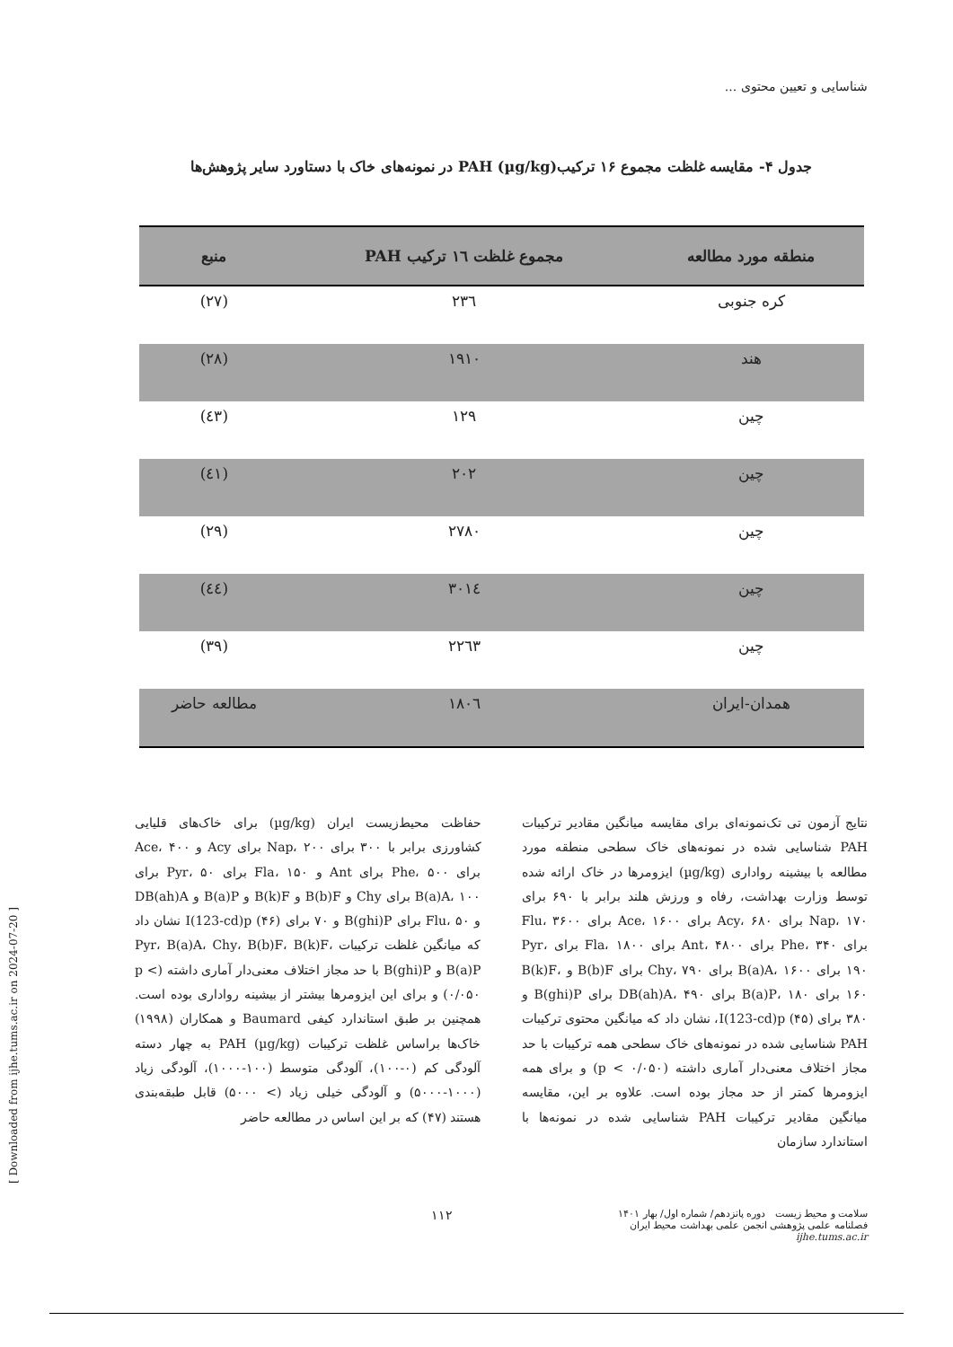شناسایی و تعیین محتوی ...
جدول ۴- مقایسه غلظت مجموع ۱۶ ترکیب(µg/kg) PAH در نمونه‌های خاک با دستاورد سایر پژوهش‌ها
| منطقه مورد مطالعه | مجموع غلظت ١٦ ترکیب PAH | منبع |
| --- | --- | --- |
| کره جنوبی | ٢٣٦ | (٢٧) |
| هند | ١٩١٠ | (٢٨) |
| چین | ١٢٩ | (٤٣) |
| چین | ٢٠٢ | (٤١) |
| چین | ٢٧٨٠ | (٢٩) |
| چین | ٣٠١٤ | (٤٤) |
| چین | ٢٢٦٣ | (٣٩) |
| همدان-ایران | ١٨٠٦ | مطالعه حاضر |
نتایج آزمون تی تک‌نمونه‌ای برای مقایسه میانگین مقادیر ترکیبات PAH شناسایی شده در نمونه‌های خاک سطحی منطقه مورد مطالعه با بیشینه رواداری (µg/kg) ایزومرها در خاک ارائه شده توسط وزارت بهداشت، رفاه و ورزش هلند برابر با ۶۹۰ برای Nap، ۱۷۰ برای Acy، ۶۸۰ برای Ace، ۱۶۰۰ برای Flu، ۳۶۰۰ برای Phe، ۳۴۰ برای Ant، ۴۸۰۰ برای Fla، ۱۸۰۰ برای Pyr، ۱۹۰ برای B(a)A، ۱۶۰۰ برای Chy، ۷۹۰ برای B(b)F و B(k)F، ۱۶۰ برای B(a)P، ۱۸۰ برای DB(ah)A، ۴۹۰ برای B(ghi)P و ۳۸۰ برای I(123-cd)p (۴۵)، نشان داد که میانگین محتوی ترکیبات PAH شناسایی شده در نمونه‌های خاک سطحی همه ترکیبات با حد مجاز اختلاف معنی‌دار آماری داشته (p < ۰/۰۵۰) و برای همه ایزومرها کمتر از حد مجاز بوده است. علاوه بر این، مقایسه میانگین مقادیر ترکیبات PAH شناسایی شده در نمونه‌ها با استاندارد سازمان
حفاظت محیط‌زیست ایران (µg/kg) برای خاک‌های قلیایی کشاورزی برابر با ۳۰۰ برای Nap، ۲۰۰ برای Acy و Ace، ۴۰۰ برای Phe، ۵۰۰ برای Ant و Fla، ۱۵۰ برای Pyr، ۵۰ برای B(a)A، ۱۰۰ برای Chy و B(b)F و B(k)F و B(a)P و DB(ah)A و Flu، ۵۰ برای B(ghi)P و ۷۰ برای I(123-cd)p (۴۶) نشان داد که میانگین غلظت ترکیبات Pyr، B(a)A، Chy، B(b)F، B(k)F، B(a)P و B(ghi)P با حد مجاز اختلاف معنی‌دار آماری داشته (p < ۰/۰۵۰) و برای این ایزومرها بیشتر از بیشینه رواداری بوده است. همچنین بر طبق استاندارد کیفی Baumard و همکاران (۱۹۹۸) خاک‌ها براساس غلظت ترکیبات PAH (µg/kg) به چهار دسته آلودگی کم (۰-۱۰۰)، آلودگی متوسط (۱۰۰-۱۰۰۰)، آلودگی زیاد (۱۰۰۰-۵۰۰۰) و آلودگی خیلی زیاد (> ۵۰۰۰) قابل طبقه‌بندی هستند (۴۷) که بر این اساس در مطالعه حاضر
سلامت و محیط زیست دوره پانزدهم/ شماره اول/ بهار ۱۴۰۱
فصلنامه علمی پژوهشی انجمن علمی بهداشت محیط ایران
ijhe.tums.ac.ir
١١٢
[ Downloaded from ijhe.tums.ac.ir on 2024-07-20 ]